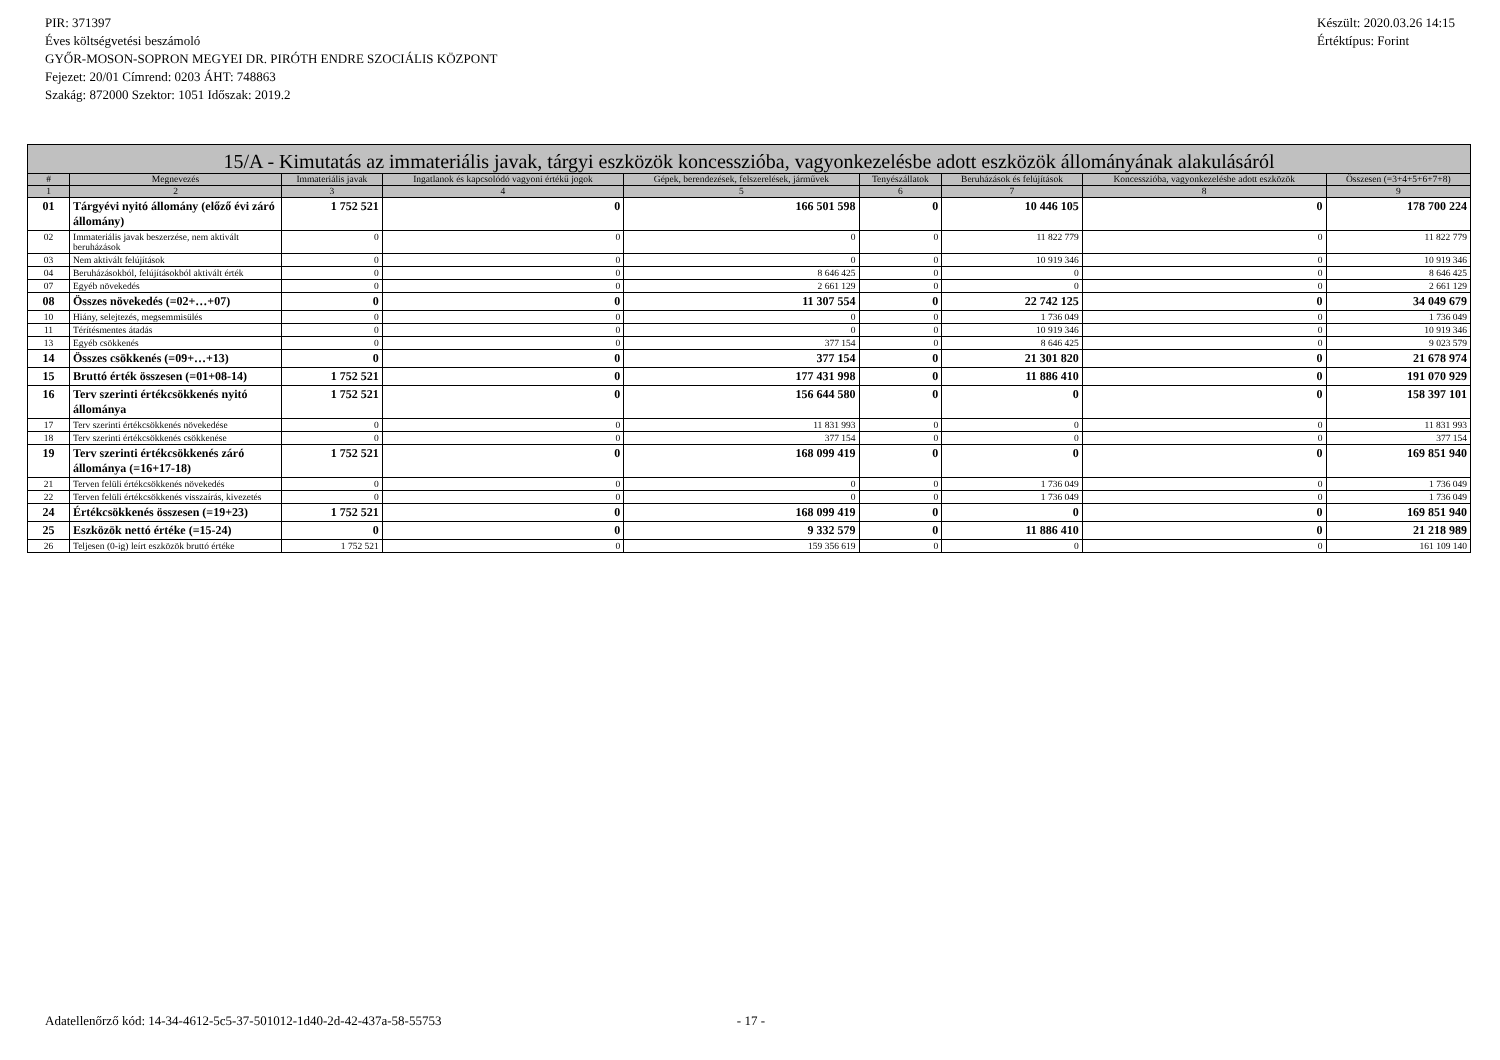PIR: 371397
Éves költségvetési beszámoló
GYŐR-MOSON-SOPRON MEGYEI DR. PIRÓTH ENDRE SZOCIÁLIS KÖZPONT
Fejezet: 20/01 Címrend: 0203 ÁHT: 748863
Szakág: 872000 Szektor: 1051 Időszak: 2019.2
Készült: 2020.03.26 14:15
Értéktípus: Forint
| 15/A - Kimutatás az immateriális javak, tárgyi eszközök koncesszióba, vagyonkezelésbe adott eszközök állományának alakulásáról | | | | | | | | |
| --- | --- | --- | --- | --- | --- | --- | --- | --- |
| # | Megnevezés | Immateriális javak | Ingatlanok és kapcsolódó vagyoni értékű jogok | Gépek, berendezések, felszerelések, járművek | Tenyészállatok | Beruházások és felújítások | Koncesszióba, vagyonkezelésbe adott eszközök | Összesen (=3+4+5+6+7+8) |
| 1 | 2 | 3 | 4 | 5 | 6 | 7 | 8 | 9 |
| 01 | Tárgyévi nyitó állomány (előző évi záró állomány) | 1 752 521 | 0 | 166 501 598 | 0 | 10 446 105 | 0 | 178 700 224 |
| 02 | Immateriális javak beszerzése, nem aktivált beruházások | 0 | 0 | 0 | 0 | 11 822 779 | 0 | 11 822 779 |
| 03 | Nem aktivált felújítások | 0 | 0 | 0 | 0 | 10 919 346 | 0 | 10 919 346 |
| 04 | Beruházásokból, felújításokból aktivált érték | 0 | 0 | 8 646 425 | 0 | 0 | 0 | 8 646 425 |
| 07 | Egyéb növekedés | 0 | 0 | 2 661 129 | 0 | 0 | 0 | 2 661 129 |
| 08 | Összes növekedés (=02+…+07) | 0 | 0 | 11 307 554 | 0 | 22 742 125 | 0 | 34 049 679 |
| 10 | Hiány, selejtezés, megsemmisülés | 0 | 0 | 0 | 0 | 1 736 049 | 0 | 1 736 049 |
| 11 | Térítésmentes átadás | 0 | 0 | 0 | 0 | 10 919 346 | 0 | 10 919 346 |
| 13 | Egyéb csökkenés | 0 | 0 | 377 154 | 0 | 8 646 425 | 0 | 9 023 579 |
| 14 | Összes csökkenés (=09+…+13) | 0 | 0 | 377 154 | 0 | 21 301 820 | 0 | 21 678 974 |
| 15 | Bruttó érték összesen (=01+08-14) | 1 752 521 | 0 | 177 431 998 | 0 | 11 886 410 | 0 | 191 070 929 |
| 16 | Terv szerinti értékcsökkenés nyitó állománya | 1 752 521 | 0 | 156 644 580 | 0 | 0 | 0 | 158 397 101 |
| 17 | Terv szerinti értékcsökkenés növekedése | 0 | 0 | 11 831 993 | 0 | 0 | 0 | 11 831 993 |
| 18 | Terv szerinti értékcsökkenés csökkenése | 0 | 0 | 377 154 | 0 | 0 | 0 | 377 154 |
| 19 | Terv szerinti értékcsökkenés záró állománya (=16+17-18) | 1 752 521 | 0 | 168 099 419 | 0 | 0 | 0 | 169 851 940 |
| 21 | Terven felüli értékcsökkenés növekedés | 0 | 0 | 0 | 0 | 1 736 049 | 0 | 1 736 049 |
| 22 | Terven felüli értékcsökkenés visszaírás, kivezetés | 0 | 0 | 0 | 0 | 1 736 049 | 0 | 1 736 049 |
| 24 | Értékcsökkenés összesen (=19+23) | 1 752 521 | 0 | 168 099 419 | 0 | 0 | 0 | 169 851 940 |
| 25 | Eszközök nettó értéke (=15-24) | 0 | 0 | 9 332 579 | 0 | 11 886 410 | 0 | 21 218 989 |
| 26 | Teljesen (0-ig) leírt eszközök bruttó értéke | 1 752 521 | 0 | 159 356 619 | 0 | 0 | 0 | 161 109 140 |
Adatellenőrző kód: 14-34-4612-5c5-37-501012-1d40-2d-42-437a-58-55753 - 17 -